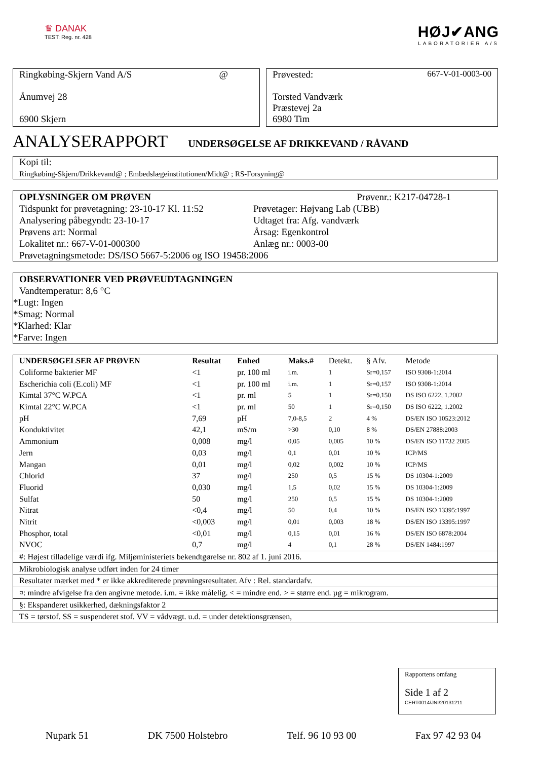♛ DANAK
TEST: Reg. nr. 428
HØJ✔ANG
LABORATORIER A/S
Ringkøbing-Skjern Vand A/S @
Ånumvej 28
6900 Skjern
Prøvested: 667-V-01-0003-00
Torsted Vandværk
Præstevej 2a
6980 Tim
ANALYSERAPPORT
UNDERSØGELSE AF DRIKKEVAND / RÅVAND
Kopi til:
Ringkøbing-Skjern/Drikkevand@ ; Embedslægeinstitutionen/Midt@ ; RS-Forsyning@
OPLYSNINGER OM PRØVEN Prøvenr.: K217-04728-1
Tidspunkt for prøvetagning: 23-10-17 Kl. 11:52
Analysering påbegyndt: 23-10-17
Prøvens art: Normal
Lokalitet nr.: 667-V-01-000300
Prøvetager: Højvang Lab (UBB)
Udtaget fra: Afg. vandværk
Årsag: Egenkontrol
Anlæg nr.: 0003-00
Prøvetagningsmetode: DS/ISO 5667-5:2006 og ISO 19458:2006
OBSERVATIONER VED PRØVEUDTAGNINGEN
Vandtemperatur: 8,6 °C
*Lugt: Ingen
*Smag: Normal
*Klarhed: Klar
*Farve: Ingen
| UNDERSØGELSER AF PRØVEN | Resultat | Enhed | Maks.# | Detekt. | § Afv. | Metode |
| --- | --- | --- | --- | --- | --- | --- |
| Coliforme bakterier MF | <1 | pr. 100 ml | i.m. | 1 | Sr=0,157 | ISO 9308-1:2014 |
| Escherichia coli (E.coli) MF | <1 | pr. 100 ml | i.m. | 1 | Sr=0,157 | ISO 9308-1:2014 |
| Kimtal 37°C W.PCA | <1 | pr. ml | 5 | 1 | Sr=0,150 | DS ISO 6222, 1.2002 |
| Kimtal 22°C W.PCA | <1 | pr. ml | 50 | 1 | Sr=0,150 | DS ISO 6222, 1.2002 |
| pH | 7,69 | pH | 7,0-8,5 | 2 | 4 % | DS/EN ISO 10523:2012 |
| Konduktivitet | 42,1 | mS/m | >30 | 0,10 | 8 % | DS/EN 27888:2003 |
| Ammonium | 0,008 | mg/l | 0,05 | 0,005 | 10 % | DS/EN ISO 11732 2005 |
| Jern | 0,03 | mg/l | 0,1 | 0,01 | 10 % | ICP/MS |
| Mangan | 0,01 | mg/l | 0,02 | 0,002 | 10 % | ICP/MS |
| Chlorid | 37 | mg/l | 250 | 0,5 | 15 % | DS 10304-1:2009 |
| Fluorid | 0,030 | mg/l | 1,5 | 0,02 | 15 % | DS 10304-1:2009 |
| Sulfat | 50 | mg/l | 250 | 0,5 | 15 % | DS 10304-1:2009 |
| Nitrat | <0,4 | mg/l | 50 | 0,4 | 10 % | DS/EN ISO 13395:1997 |
| Nitrit | <0,003 | mg/l | 0,01 | 0,003 | 18 % | DS/EN ISO 13395:1997 |
| Phosphor, total | <0,01 | mg/l | 0,15 | 0,01 | 16 % | DS/EN ISO 6878:2004 |
| NVOC | 0,7 | mg/l | 4 | 0,1 | 28 % | DS/EN 1484:1997 |
| #: Højest tilladelige værdi ifg. Miljøministeriets bekendtgørelse nr. 802 af 1. juni 2016. |
| Mikrobiologisk analyse udført inden for 24 timer |
| Resultater mærket med * er ikke akkrediterede prøvningsresultater. Afv : Rel. standardafv. |
| ¤: mindre afvigelse fra den angivne metode. i.m. = ikke målelig. < = mindre end. > = større end. µg = mikrogram. |
| §: Ekspanderet usikkerhed, dækningsfaktor 2 |
| TS = tørstof. SS = suspenderet stof. VV = vådvægt. u.d. = under detektionsgrænsen, |
Rapportens omfang
Side 1 af 2
CERT0014/JNI/20131211
Nupark 51 DK 7500 Holstebro Telf. 96 10 93 00 Fax 97 42 93 04